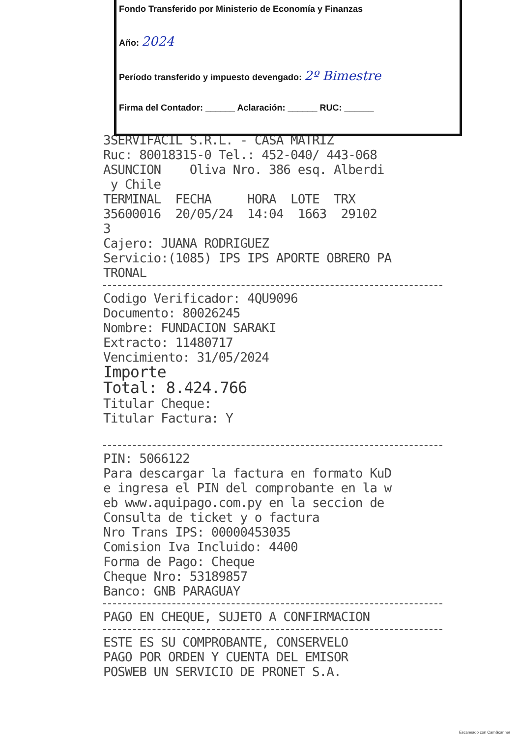Fondo Transferido por Ministerio de Economía y Finanzas
Año: 2024
Período transferido y impuesto devengado: 2º Bimestre
Firma del Contador: ______ Aclaración: ______ RUC: ______
3SERVIFACIL S.R.L. - CASA MATRIZ Ruc: 80018315-0 Tel.: 452-040/ 443-068 ASUNCION Oliva Nro. 386 esq. Alberdi y Chile TERMINAL FECHA HORA LOTE TRX 35600016 20/05/24 14:04 1663 29102 3 Cajero: JUANA RODRIGUEZ Servicio:(1085) IPS IPS APORTE OBRERO PA TRONAL
Codigo Verificador: 4QU9096 Documento: 80026245 Nombre: FUNDACION SARAKI Extracto: 11480717 Vencimiento: 31/05/2024 Importe Total: 8.424.766 Titular Cheque: Titular Factura: Y
PIN: 5066122 Para descargar la factura en formato KuD e ingresa el PIN del comprobante en la w eb www.aquipago.com.py en la seccion de Consulta de ticket y o factura Nro Trans IPS: 00000453035 Comision Iva Incluido: 4400 Forma de Pago: Cheque Cheque Nro: 53189857 Banco: GNB PARAGUAY
PAGO EN CHEQUE, SUJETO A CONFIRMACION
ESTE ES SU COMPROBANTE, CONSERVELO PAGO POR ORDEN Y CUENTA DEL EMISOR POSWEB UN SERVICIO DE PRONET S.A.
Escaneado con CamScanner